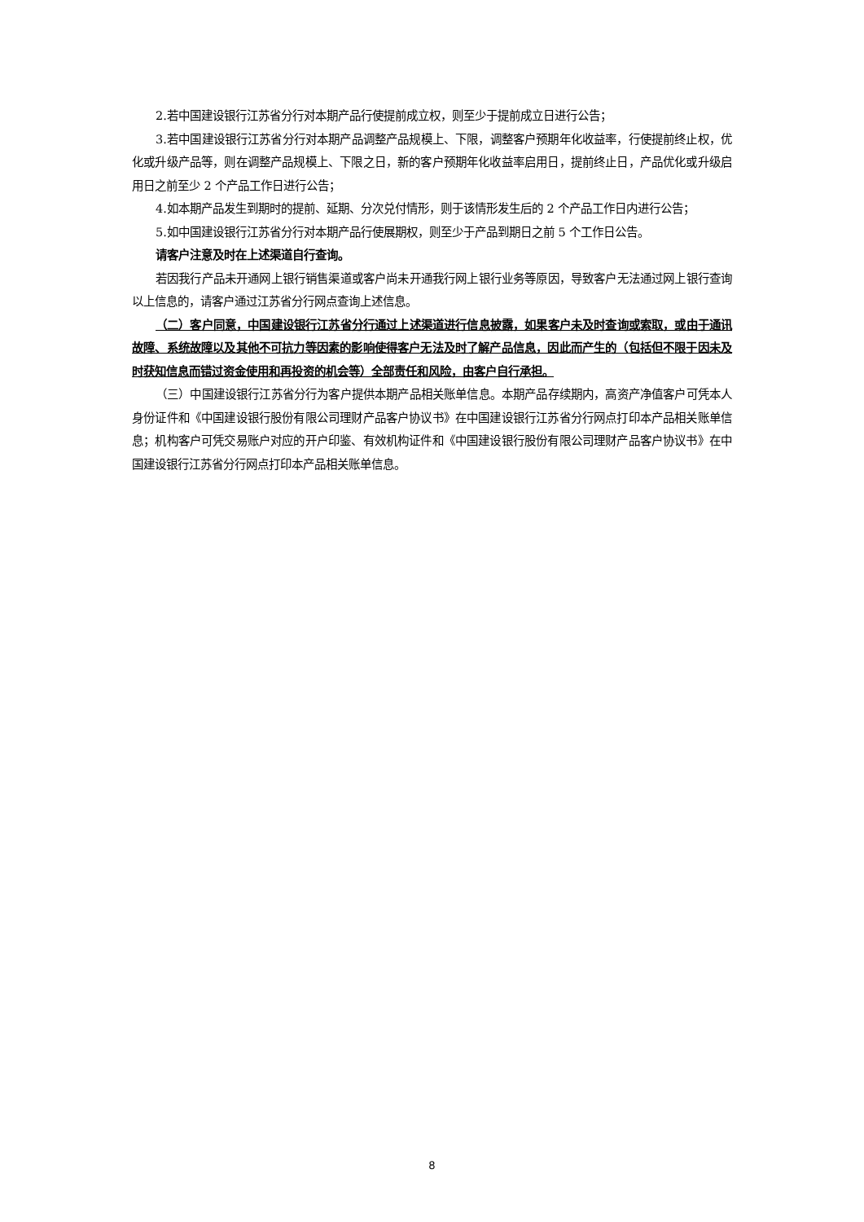2.若中国建设银行江苏省分行对本期产品行使提前成立权，则至少于提前成立日进行公告；
3.若中国建设银行江苏省分行对本期产品调整产品规模上、下限，调整客户预期年化收益率，行使提前终止权，优化或升级产品等，则在调整产品规模上、下限之日，新的客户预期年化收益率启用日，提前终止日，产品优化或升级启用日之前至少 2 个产品工作日进行公告；
4.如本期产品发生到期时的提前、延期、分次兑付情形，则于该情形发生后的 2 个产品工作日内进行公告；
5.如中国建设银行江苏省分行对本期产品行使展期权，则至少于产品到期日之前 5 个工作日公告。
请客户注意及时在上述渠道自行查询。
若因我行产品未开通网上银行销售渠道或客户尚未开通我行网上银行业务等原因，导致客户无法通过网上银行查询以上信息的，请客户通过江苏省分行网点查询上述信息。
（二）客户同意，中国建设银行江苏省分行通过上述渠道进行信息披露，如果客户未及时查询或索取，或由于通讯故障、系统故障以及其他不可抗力等因素的影响使得客户无法及时了解产品信息，因此而产生的（包括但不限于因未及时获知信息而错过资金使用和再投资的机会等）全部责任和风险，由客户自行承担。
（三）中国建设银行江苏省分行为客户提供本期产品相关账单信息。本期产品存续期内，高资产净值客户可凭本人身份证件和《中国建设银行股份有限公司理财产品客户协议书》在中国建设银行江苏省分行网点打印本产品相关账单信息；机构客户可凭交易账户对应的开户印鉴、有效机构证件和《中国建设银行股份有限公司理财产品客户协议书》在中国建设银行江苏省分行网点打印本产品相关账单信息。
8